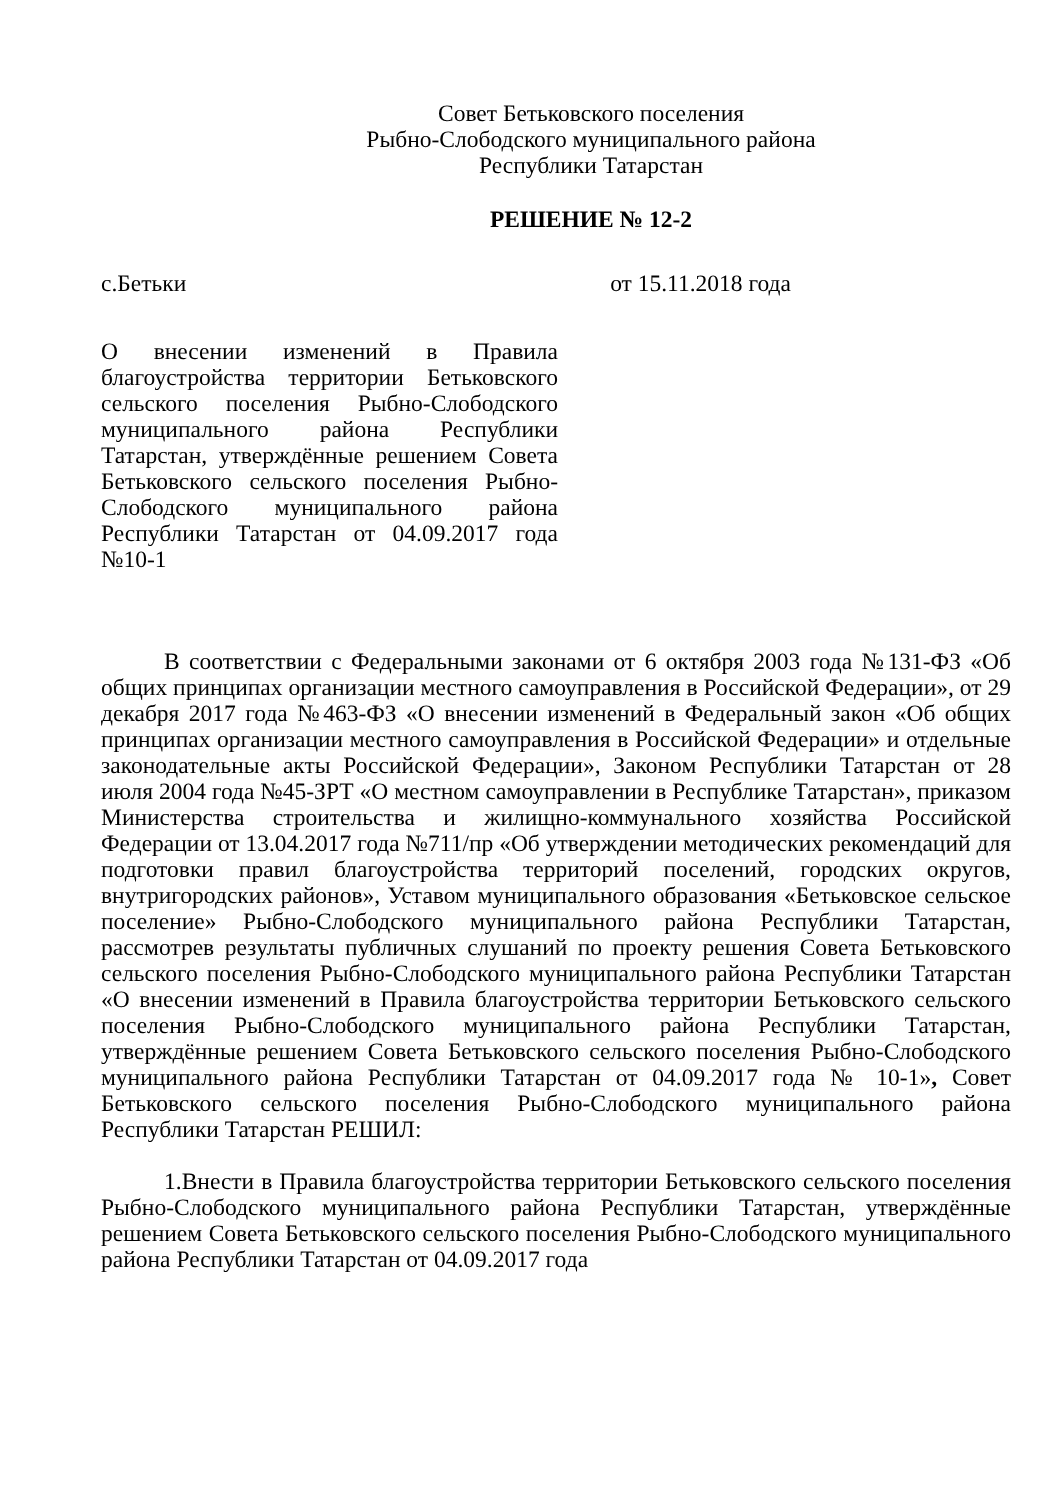Совет Бетьковского поселения
Рыбно-Слободского муниципального района
Республики Татарстан
РЕШЕНИЕ № 12-2
с.Бетьки от 15.11.2018 года
О внесении изменений в Правила благоустройства территории Бетьковского сельского поселения Рыбно-Слободского муниципального района Республики Татарстан, утверждённые решением Совета Бетьковского сельского поселения Рыбно-Слободского муниципального района Республики Татарстан от 04.09.2017 года №10-1
В соответствии с Федеральными законами от 6 октября 2003 года №131-ФЗ «Об общих принципах организации местного самоуправления в Российской Федерации», от 29 декабря 2017 года №463-ФЗ «О внесении изменений в Федеральный закон «Об общих принципах организации местного самоуправления в Российской Федерации» и отдельные законодательные акты Российской Федерации», Законом Республики Татарстан от 28 июля 2004 года №45-ЗРТ «О местном самоуправлении в Республике Татарстан», приказом Министерства строительства и жилищно-коммунального хозяйства Российской Федерации от 13.04.2017 года №711/пр «Об утверждении методических рекомендаций для подготовки правил благоустройства территорий поселений, городских округов, внутригородских районов», Уставом муниципального образования «Бетьковское сельское поселение» Рыбно-Слободского муниципального района Республики Татарстан, рассмотрев результаты публичных слушаний по проекту решения Совета Бетьковского сельского поселения Рыбно-Слободского муниципального района Республики Татарстан «О внесении изменений в Правила благоустройства территории Бетьковского сельского поселения Рыбно-Слободского муниципального района Республики Татарстан, утверждённые решением Совета Бетьковского сельского поселения Рыбно-Слободского муниципального района Республики Татарстан от 04.09.2017 года № 10-1», Совет Бетьковского сельского поселения Рыбно-Слободского муниципального района Республики Татарстан РЕШИЛ:
1.Внести в Правила благоустройства территории Бетьковского сельского поселения Рыбно-Слободского муниципального района Республики Татарстан, утверждённые решением Совета Бетьковского сельского поселения Рыбно-Слободского муниципального района Республики Татарстан от 04.09.2017 года